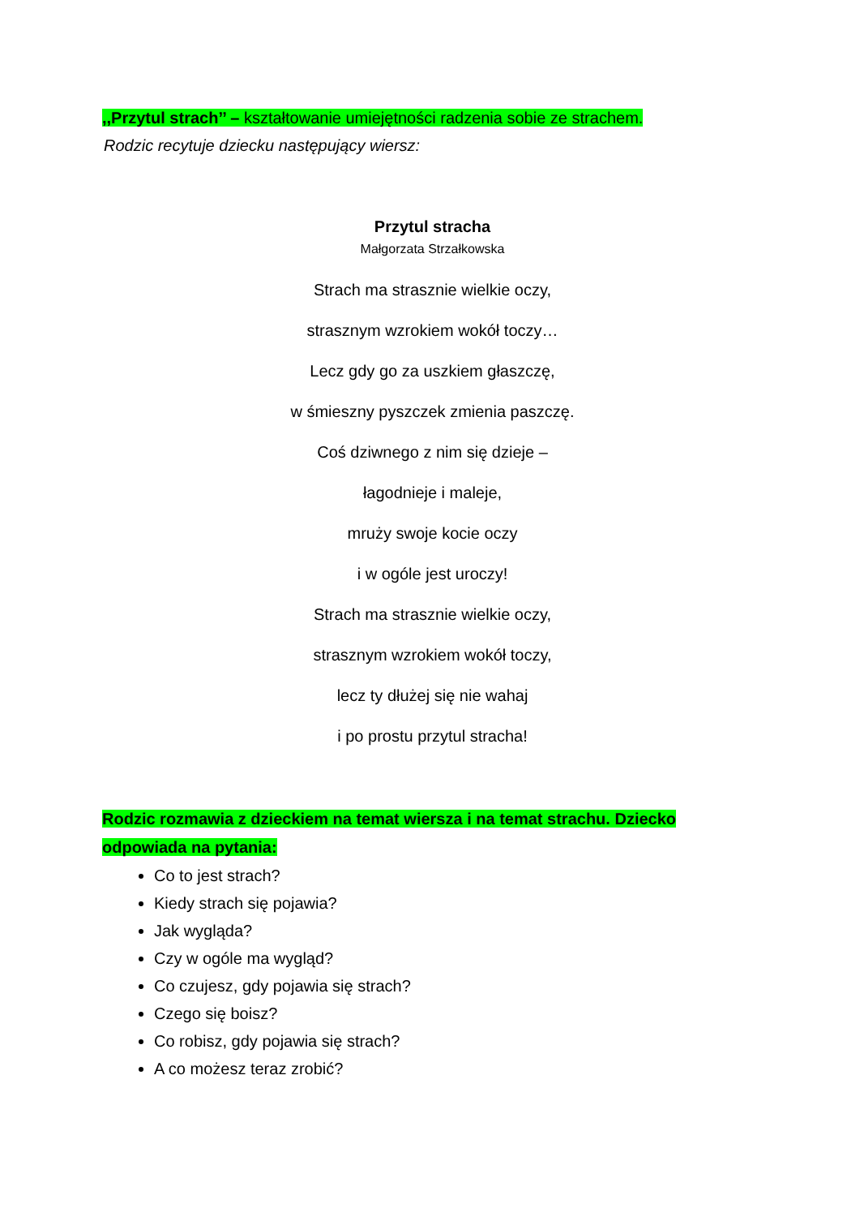,,Przytul strach’’ – kształtowanie umiejętności radzenia sobie ze strachem.
Rodzic recytuje dziecku następujący wiersz:
Przytul stracha
Małgorzata Strzałkowska
Strach ma strasznie wielkie oczy,
strasznym wzrokiem wokół toczy…
Lecz gdy go za uszkiem głaszczę,
w śmieszny pyszczek zmienia paszczę.
Coś dziwnego z nim się dzieje –
łagodnieje i maleje,
mruży swoje kocie oczy
i w ogóle jest uroczy!
Strach ma strasznie wielkie oczy,
strasznym wzrokiem wokół toczy,
lecz ty dłużej się nie wahaj
i po prostu przytul stracha!
Rodzic rozmawia z dzieckiem na temat wiersza i na temat strachu. Dziecko odpowiada na pytania:
Co to jest strach?
Kiedy strach się pojawia?
Jak wygląda?
Czy w ogóle ma wygląd?
Co czujesz, gdy pojawia się strach?
Czego się boisz?
Co robisz, gdy pojawia się strach?
A co możesz teraz zrobić?